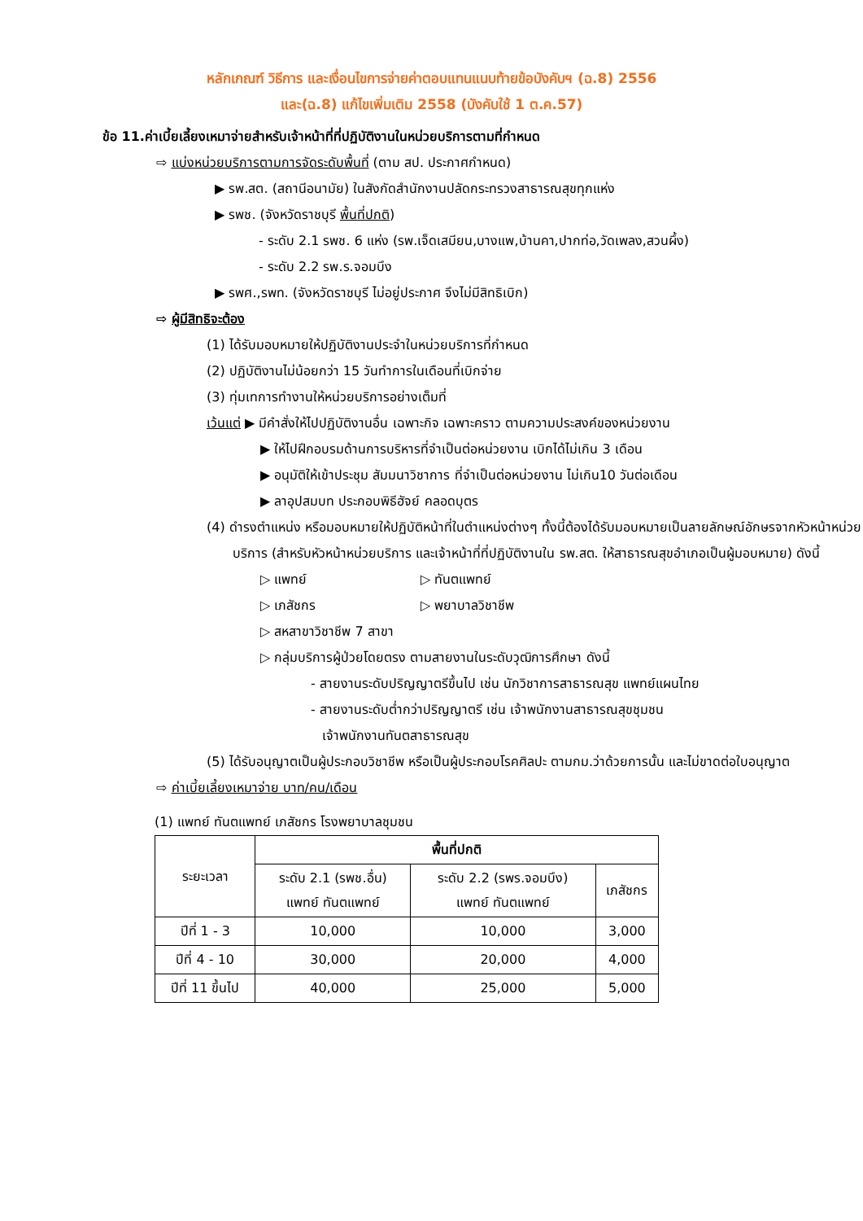หลักเกณฑ์ วิธีการ และเงื่อนไขการจ่ายค่าตอบแทนแนบท้ายข้อบังคับฯ (ฉ.8) 2556
และ(ฉ.8) แก้ไขเพิ่มเติม 2558 (บังคับใช้ 1 ต.ค.57)
ข้อ 11.ค่าเบี้ยเลี้ยงเหมาจ่ายสำหรับเจ้าหน้าที่ที่ปฏิบัติงานในหน่วยบริการตามที่กำหนด
⇨ แบ่งหน่วยบริการตามการจัดระดับพื้นที่ (ตาม สป. ประกาศกำหนด)
▶ รพ.สต. (สถานีอนามัย) ในสังกัดสำนักงานปลัดกระทรวงสาธารณสุขทุกแห่ง
▶ รพช. (จังหวัดราชบุรี พื้นที่ปกติ)
- ระดับ 2.1 รพช. 6 แห่ง (รพ.เจ็ดเสมียน,บางแพ,บ้านคา,ปากท่อ,วัดเพลง,สวนผึ้ง)
- ระดับ 2.2 รพ.ร.จอมบึง
▶ รพศ.,รพท. (จังหวัดราชบุรี ไม่อยู่ประกาศ จึงไม่มีสิทธิเบิก)
⇨ ผู้มีสิทธิจะต้อง
(1) ได้รับมอบหมายให้ปฏิบัติงานประจำในหน่วยบริการที่กำหนด
(2) ปฏิบัติงานไม่น้อยกว่า 15 วันทำการในเดือนที่เบิกจ่าย
(3) ทุ่มเทการทำงานให้หน่วยบริการอย่างเต็มที่
เว้นแต่ ▶ มีคำสั่งให้ไปปฏิบัติงานอื่น เฉพาะกิจ เฉพาะคราว ตามความประสงค์ของหน่วยงาน
▶ ให้ไปฝึกอบรมด้านการบริหารที่จำเป็นต่อหน่วยงาน เบิกได้ไม่เกิน 3 เดือน
▶ อนุมัติให้เข้าประชุม สัมมนาวิชาการ ที่จำเป็นต่อหน่วยงาน ไม่เกิน10 วันต่อเดือน
▶ ลาอุปสมบท ประกอบพิธีฮัจย์ คลอดบุตร
(4) ดำรงตำแหน่ง หรือมอบหมายให้ปฏิบัติหน้าที่ในตำแหน่งต่างๆ ทั้งนี้ต้องได้รับมอบหมายเป็นลายลักษณ์อักษรจากหัวหน้าหน่วยบริการ (สำหรับหัวหน้าหน่วยบริการ และเจ้าหน้าที่ที่ปฏิบัติงานใน รพ.สต. ให้สาธารณสุขอำเภอเป็นผู้มอบหมาย) ดังนี้
▷ แพทย์ ▷ ทันตแพทย์
▷ เภสัชกร ▷ พยาบาลวิชาชีพ
▷ สหสาขาวิชาชีพ 7 สาขา
▷ กลุ่มบริการผู้ป่วยโดยตรง ตามสายงานในระดับวุฒิการศึกษา ดังนี้
- สายงานระดับปริญญาตรีขึ้นไป เช่น นักวิชาการสาธารณสุข แพทย์แผนไทย
- สายงานระดับต่ำกว่าปริญญาตรี เช่น เจ้าพนักงานสาธารณสุขชุมชน
เจ้าพนักงานทันตสาธารณสุข
(5) ได้รับอนุญาตเป็นผู้ประกอบวิชาชีพ หรือเป็นผู้ประกอบโรคศิลปะ ตามกม.ว่าด้วยการนั้น และไม่ขาดต่อใบอนุญาต
⇨ ค่าเบี้ยเลี้ยงเหมาจ่าย บาท/คน/เดือน
(1) แพทย์ ทันตแพทย์ เภสัชกร โรงพยาบาลชุมชน
| ระยะเวลา | พื้นที่ปกติ | | |
| --- | --- | --- | --- |
| | ระดับ 2.1 (รพช.อื่น) แพทย์ ทันตแพทย์ | ระดับ 2.2 (รพร.จอมบึง) แพทย์ ทันตแพทย์ | เภสัชกร |
| ปีที่ 1 - 3 | 10,000 | 10,000 | 3,000 |
| ปีที่ 4 - 10 | 30,000 | 20,000 | 4,000 |
| ปีที่ 11 ขึ้นไป | 40,000 | 25,000 | 5,000 |